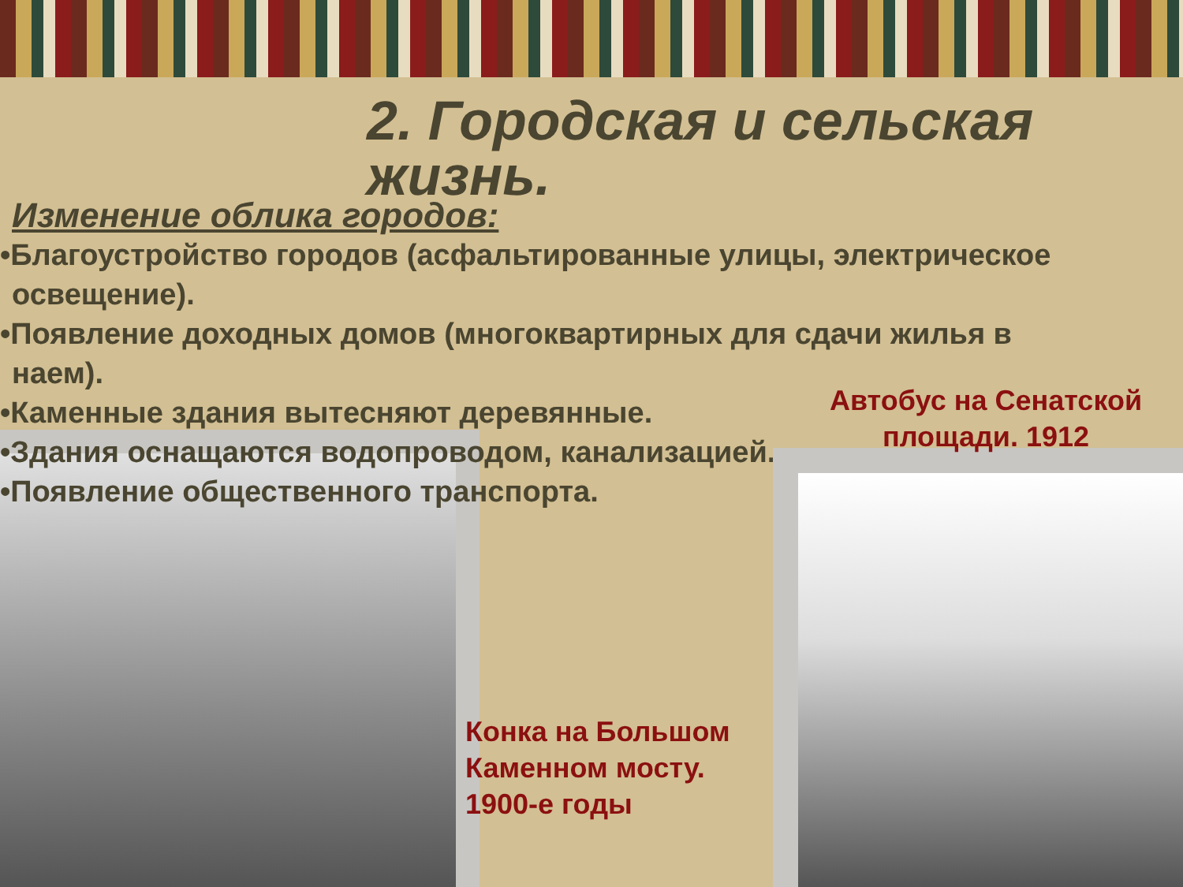2. Городская и сельская жизнь.
Изменение облика городов:
•Благоустройство городов (асфальтированные улицы, электрическое освещение).
•Появление доходных домов (многоквартирных для сдачи жилья в наем).
•Каменные здания вытесняют деревянные.
•Здания оснащаются водопроводом, канализацией.
•Появление общественного транспорта.
Автобус на Сенатской площади. 1912
Конка на Большом Каменном мосту. 1900-е годы